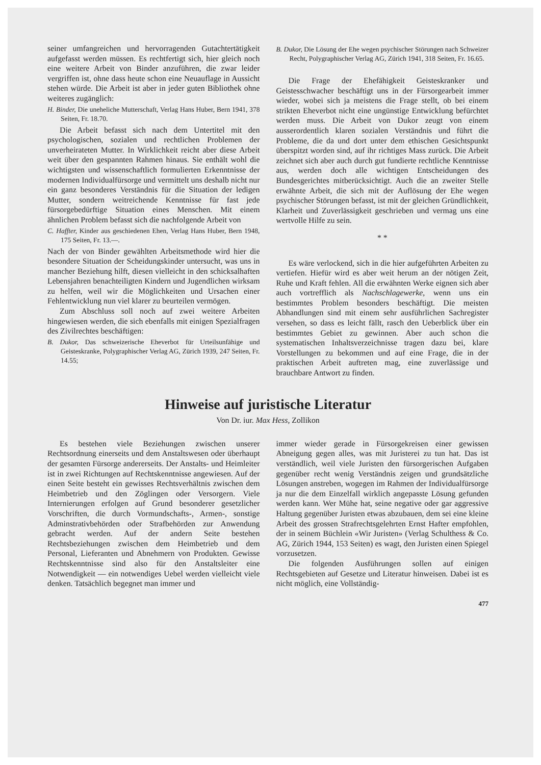seiner umfangreichen und hervorragenden Gutachtertätigkeit aufgefasst werden müssen. Es rechtfertigt sich, hier gleich noch eine weitere Arbeit von Binder anzuführen, die zwar leider vergriffen ist, ohne dass heute schon eine Neuauflage in Aussicht stehen würde. Die Arbeit ist aber in jeder guten Bibliothek ohne weiteres zugänglich:
H. Binder, Die uneheliche Mutterschaft, Verlag Hans Huber, Bern 1941, 378 Seiten, Fr. 18.70.
Die Arbeit befasst sich nach dem Untertitel mit den psychologischen, sozialen und rechtlichen Problemen der unverheirateten Mutter. In Wirklichkeit reicht aber diese Arbeit weit über den gespannten Rahmen hinaus. Sie enthält wohl die wichtigsten und wissenschaftlich formulierten Erkenntnisse der modernen Individualfürsorge und vermittelt uns deshalb nicht nur ein ganz besonderes Verständnis für die Situation der ledigen Mutter, sondern weitreichende Kenntnisse für fast jede fürsorgebedürftige Situation eines Menschen. Mit einem ähnlichen Problem befasst sich die nachfolgende Arbeit von
C. Haffter, Kinder aus geschiedenen Ehen, Verlag Hans Huber, Bern 1948, 175 Seiten, Fr. 13.—.
Nach der von Binder gewählten Arbeitsmethode wird hier die besondere Situation der Scheidungskinder untersucht, was uns in mancher Beziehung hilft, diesen vielleicht in den schicksalhaften Lebensjahren benachteiligten Kindern und Jugendlichen wirksam zu helfen, weil wir die Möglichkeiten und Ursachen einer Fehlentwicklung nun viel klarer zu beurteilen vermögen.
Zum Abschluss soll noch auf zwei weitere Arbeiten hingewiesen werden, die sich ebenfalls mit einigen Spezialfragen des Zivilrechtes beschäftigen:
B. Dukor, Das schweizerische Eheverbot für Urteilsunfähige und Geisteskranke, Polygraphischer Verlag AG, Zürich 1939, 247 Seiten, Fr. 14.55;
B. Dukor, Die Lösung der Ehe wegen psychischer Störungen nach Schweizer Recht, Polygraphischer Verlag AG, Zürich 1941, 318 Seiten, Fr. 16.65.
Die Frage der Ehefähigkeit Geisteskranker und Geistesschwacher beschäftigt uns in der Fürsorgearbeit immer wieder, wobei sich ja meistens die Frage stellt, ob bei einem strikten Eheverbot nicht eine ungünstige Entwicklung befürchtet werden muss. Die Arbeit von Dukor zeugt von einem ausserordentlich klaren sozialen Verständnis und führt die Probleme, die da und dort unter dem ethischen Gesichtspunkt überspitzt worden sind, auf ihr richtiges Mass zurück. Die Arbeit zeichnet sich aber auch durch gut fundierte rechtliche Kenntnisse aus, werden doch alle wichtigen Entscheidungen des Bundesgerichtes mitberücksichtigt. Auch die an zweiter Stelle erwähnte Arbeit, die sich mit der Auflösung der Ehe wegen psychischer Störungen befasst, ist mit der gleichen Gründlichkeit, Klarheit und Zuverlässigkeit geschrieben und vermag uns eine wertvolle Hilfe zu sein.
* *
Es wäre verlockend, sich in die hier aufgeführten Arbeiten zu vertiefen. Hiefür wird es aber weit herum an der nötigen Zeit, Ruhe und Kraft fehlen. All die erwähnten Werke eignen sich aber auch vortrefflich als Nachschlagewerke, wenn uns ein bestimmtes Problem besonders beschäftigt. Die meisten Abhandlungen sind mit einem sehr ausführlichen Sachregister versehen, so dass es leicht fällt, rasch den Ueberblick über ein bestimmtes Gebiet zu gewinnen. Aber auch schon die systematischen Inhaltsverzeichnisse tragen dazu bei, klare Vorstellungen zu bekommen und auf eine Frage, die in der praktischen Arbeit auftreten mag, eine zuverlässige und brauchbare Antwort zu finden.
Hinweise auf juristische Literatur
Von Dr. iur. Max Hess, Zollikon
Es bestehen viele Beziehungen zwischen unserer Rechtsordnung einerseits und dem Anstaltswesen oder überhaupt der gesamten Fürsorge andererseits. Der Anstalts- und Heimleiter ist in zwei Richtungen auf Rechtskenntnisse angewiesen. Auf der einen Seite besteht ein gewisses Rechtsverhältnis zwischen dem Heimbetrieb und den Zöglingen oder Versorgern. Viele Internierungen erfolgen auf Grund besonderer gesetzlicher Vorschriften, die durch Vormundschafts-, Armen-, sonstige Adminstrativbehörden oder Strafbehörden zur Anwendung gebracht werden. Auf der andern Seite bestehen Rechtsbeziehungen zwischen dem Heimbetrieb und dem Personal, Lieferanten und Abnehmern von Produkten. Gewisse Rechtskenntnisse sind also für den Anstaltsleiter eine Notwendigkeit — ein notwendiges Uebel werden vielleicht viele denken. Tatsächlich begegnet man immer und
immer wieder gerade in Fürsorgekreisen einer gewissen Abneigung gegen alles, was mit Juristerei zu tun hat. Das ist verständlich, weil viele Juristen den fürsorgerischen Aufgaben gegenüber recht wenig Verständnis zeigen und grundsätzliche Lösungen anstreben, wogegen im Rahmen der Individualfürsorge ja nur die dem Einzelfall wirklich angepasste Lösung gefunden werden kann. Wer Mühe hat, seine negative oder gar aggressive Haltung gegenüber Juristen etwas abzubauen, dem sei eine kleine Arbeit des grossen Strafrechtsgelehrten Ernst Hafter empfohlen, der in seinem Büchlein «Wir Juristen» (Verlag Schulthess & Co. AG, Zürich 1944, 153 Seiten) es wagt, den Juristen einen Spiegel vorzusetzen.
Die folgenden Ausführungen sollen auf einigen Rechtsgebieten auf Gesetze und Literatur hinweisen. Dabei ist es nicht möglich, eine Vollständig-
477